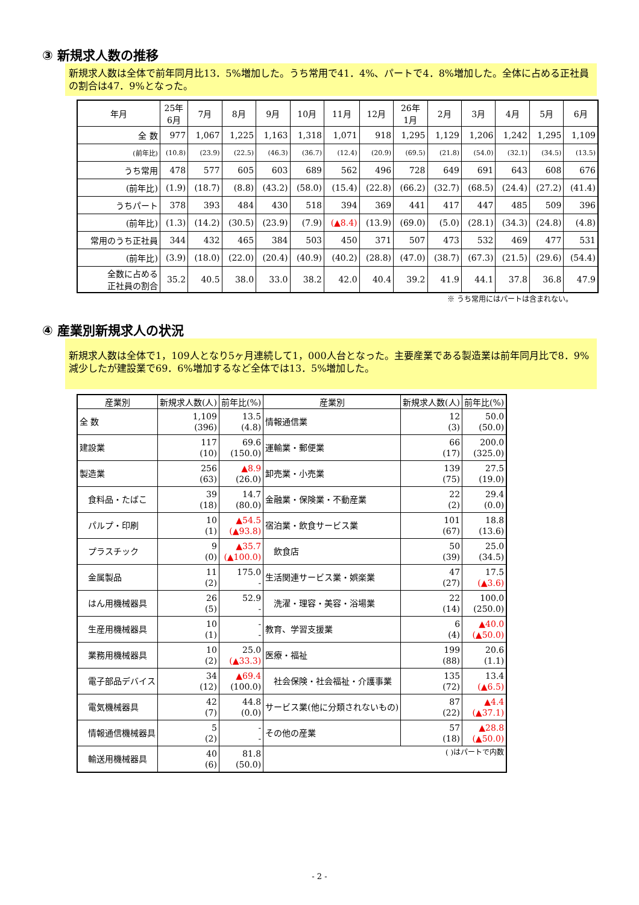③ 新規求人数の推移
新規求人数は全体で前年同月比13．5%増加した。うち常用で41．4%、パートで4．8%増加した。全体に占める正社員の割合は47．9%となった。
| 年月 | 25年 6月 | 7月 | 8月 | 9月 | 10月 | 11月 | 12月 | 26年 1月 | 2月 | 3月 | 4月 | 5月 | 6月 |
| --- | --- | --- | --- | --- | --- | --- | --- | --- | --- | --- | --- | --- | --- |
| 全 数 | 977 | 1,067 | 1,225 | 1,163 | 1,318 | 1,071 | 918 | 1,295 | 1,129 | 1,206 | 1,242 | 1,295 | 1,109 |
| (前年比) | (10.8) | (23.9) | (22.5) | (46.3) | (36.7) | (12.4) | (20.9) | (69.5) | (21.8) | (54.0) | (32.1) | (34.5) | (13.5) |
| うち常用 | 478 | 577 | 605 | 603 | 689 | 562 | 496 | 728 | 649 | 691 | 643 | 608 | 676 |
| (前年比) | (1.9) | (18.7) | (8.8) | (43.2) | (58.0) | (15.4) | (22.8) | (66.2) | (32.7) | (68.5) | (24.4) | (27.2) | (41.4) |
| うちパート | 378 | 393 | 484 | 430 | 518 | 394 | 369 | 441 | 417 | 447 | 485 | 509 | 396 |
| (前年比) | (1.3) | (14.2) | (30.5) | (23.9) | (7.9) | (▲8.4) | (13.9) | (69.0) | (5.0) | (28.1) | (34.3) | (24.8) | (4.8) |
| 常用のうち正社員 | 344 | 432 | 465 | 384 | 503 | 450 | 371 | 507 | 473 | 532 | 469 | 477 | 531 |
| (前年比) | (3.9) | (18.0) | (22.0) | (20.4) | (40.9) | (40.2) | (28.8) | (47.0) | (38.7) | (67.3) | (21.5) | (29.6) | (54.4) |
| 全数に占める 正社員の割合 | 35.2 | 40.5 | 38.0 | 33.0 | 38.2 | 42.0 | 40.4 | 39.2 | 41.9 | 44.1 | 37.8 | 36.8 | 47.9 |
※ うち常用にはパートは含まれない。
④ 産業別新規求人の状況
新規求人数は全体で1，109人となり5ヶ月連続して1，000人台となった。主要産業である製造業は前年同月比で8．9%減少したが建設業で69．6%増加するなど全体では13．5%増加した。
| 産業別 | 新規求人数(人) | 前年比(%) | 産業別 | 新規求人数(人) | 前年比(%) |
| --- | --- | --- | --- | --- | --- |
| 全 数 | 1,109 (396) | 13.5 (4.8) | 情報通信業 | 12 (3) | 50.0 (50.0) |
| 建設業 | 117 (10) | 69.6 (150.0) | 運輸業・郵便業 | 66 (17) | 200.0 (325.0) |
| 製造業 | 256 (63) | ▲8.9 (26.0) | 卸売業・小売業 | 139 (75) | 27.5 (19.0) |
| 食料品・たばこ | 39 (18) | 14.7 (80.0) | 金融業・保険業・不動産業 | 22 (2) | 29.4 (0.0) |
| パルプ・印刷 | 10 (1) | ▲54.5 (▲93.8) | 宿泊業・飲食サービス業 | 101 (67) | 18.8 (13.6) |
| プラスチック | 9 (0) | ▲35.7 (▲100.0) | 飲食店 | 50 (39) | 25.0 (34.5) |
| 金属製品 | 11 (2) | 175.0 - | 生活関連サービス業・娯楽業 | 47 (27) | 17.5 (▲3.6) |
| はん用機械器具 | 26 (5) | 52.9 - | 洗濯・理容・美容・浴場業 | 22 (14) | 100.0 (250.0) |
| 生産用機械器具 | 10 (1) | - - | 教育、学習支援業 | 6 (4) | ▲40.0 (▲50.0) |
| 業務用機械器具 | 10 (2) | 25.0 (▲33.3) | 医療・福祉 | 199 (88) | 20.6 (1.1) |
| 電子部品デバイス | 34 (12) | ▲69.4 (100.0) | 社会保険・社会福祉・介護事業 | 135 (72) | 13.4 (▲6.5) |
| 電気機械器具 | 42 (7) | 44.8 (0.0) | サービス業(他に分類されないもの) | 87 (22) | ▲4.4 (▲37.1) |
| 情報通信機械器具 | 5 (2) | - - | その他の産業 | 57 (18) | ▲28.8 (▲50.0) |
| 輸送用機械器具 | 40 (6) | 81.8 (50.0) | ( )はパートで内数 | | |
- 2 -